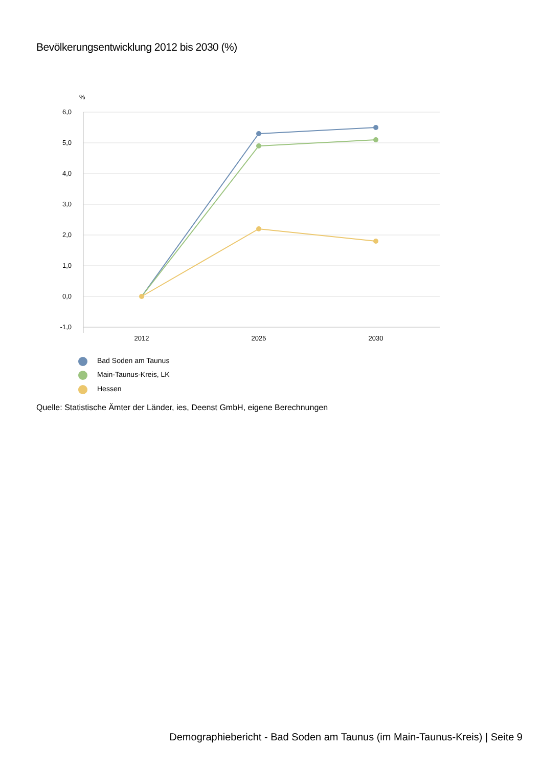Bevölkerungsentwicklung 2012 bis 2030 (%)
%
6,0
5,0
4,0
3,0
2,0
1,0
0,0
-1,0
2012
2025
2030
Bad Soden am Taunus
Main-Taunus-Kreis, LK
Hessen
Quelle: Statistische Ämter der Länder, ies, Deenst GmbH, eigene Berechnungen
Demographiebericht - Bad Soden am Taunus (im Main-Taunus-Kreis) | Seite 9